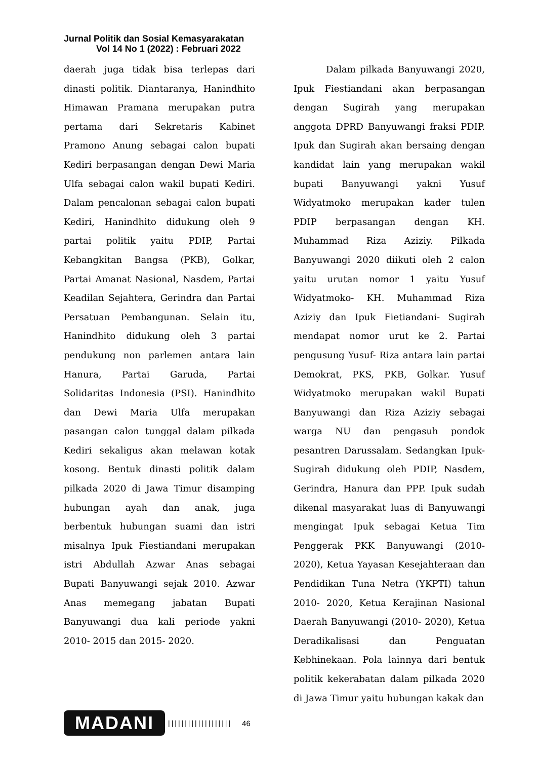Jurnal Politik dan Sosial Kemasyarakatan
Vol 14 No 1 (2022) : Februari 2022
daerah juga tidak bisa terlepas dari dinasti politik. Diantaranya, Hanindhito Himawan Pramana merupakan putra pertama dari Sekretaris Kabinet Pramono Anung sebagai calon bupati Kediri berpasangan dengan Dewi Maria Ulfa sebagai calon wakil bupati Kediri. Dalam pencalonan sebagai calon bupati Kediri, Hanindhito didukung oleh 9 partai politik yaitu PDIP, Partai Kebangkitan Bangsa (PKB), Golkar, Partai Amanat Nasional, Nasdem, Partai Keadilan Sejahtera, Gerindra dan Partai Persatuan Pembangunan. Selain itu, Hanindhito didukung oleh 3 partai pendukung non parlemen antara lain Hanura, Partai Garuda, Partai Solidaritas Indonesia (PSI). Hanindhito dan Dewi Maria Ulfa merupakan pasangan calon tunggal dalam pilkada Kediri sekaligus akan melawan kotak kosong. Bentuk dinasti politik dalam pilkada 2020 di Jawa Timur disamping hubungan ayah dan anak, juga berbentuk hubungan suami dan istri misalnya Ipuk Fiestiandani merupakan istri Abdullah Azwar Anas sebagai Bupati Banyuwangi sejak 2010. Azwar Anas memegang jabatan Bupati Banyuwangi dua kali periode yakni 2010- 2015 dan 2015- 2020.
Dalam pilkada Banyuwangi 2020, Ipuk Fiestiandani akan berpasangan dengan Sugirah yang merupakan anggota DPRD Banyuwangi fraksi PDIP. Ipuk dan Sugirah akan bersaing dengan kandidat lain yang merupakan wakil bupati Banyuwangi yakni Yusuf Widyatmoko merupakan kader tulen PDIP berpasangan dengan KH. Muhammad Riza Aziziy. Pilkada Banyuwangi 2020 diikuti oleh 2 calon yaitu urutan nomor 1 yaitu Yusuf Widyatmoko- KH. Muhammad Riza Aziziy dan Ipuk Fietiandani- Sugirah mendapat nomor urut ke 2. Partai pengusung Yusuf- Riza antara lain partai Demokrat, PKS, PKB, Golkar. Yusuf Widyatmoko merupakan wakil Bupati Banyuwangi dan Riza Aziziy sebagai warga NU dan pengasuh pondok pesantren Darussalam. Sedangkan Ipuk-Sugirah didukung oleh PDIP, Nasdem, Gerindra, Hanura dan PPP. Ipuk sudah dikenal masyarakat luas di Banyuwangi mengingat Ipuk sebagai Ketua Tim Penggerak PKK Banyuwangi (2010-2020), Ketua Yayasan Kesejahteraan dan Pendidikan Tuna Netra (YKPTI) tahun 2010- 2020, Ketua Kerajinan Nasional Daerah Banyuwangi (2010- 2020), Ketua Deradikalisasi dan Penguatan Kebhinekaan. Pola lainnya dari bentuk politik kekerabatan dalam pilkada 2020 di Jawa Timur yaitu hubungan kakak dan
MADANI
||||||||||||||||||| 46